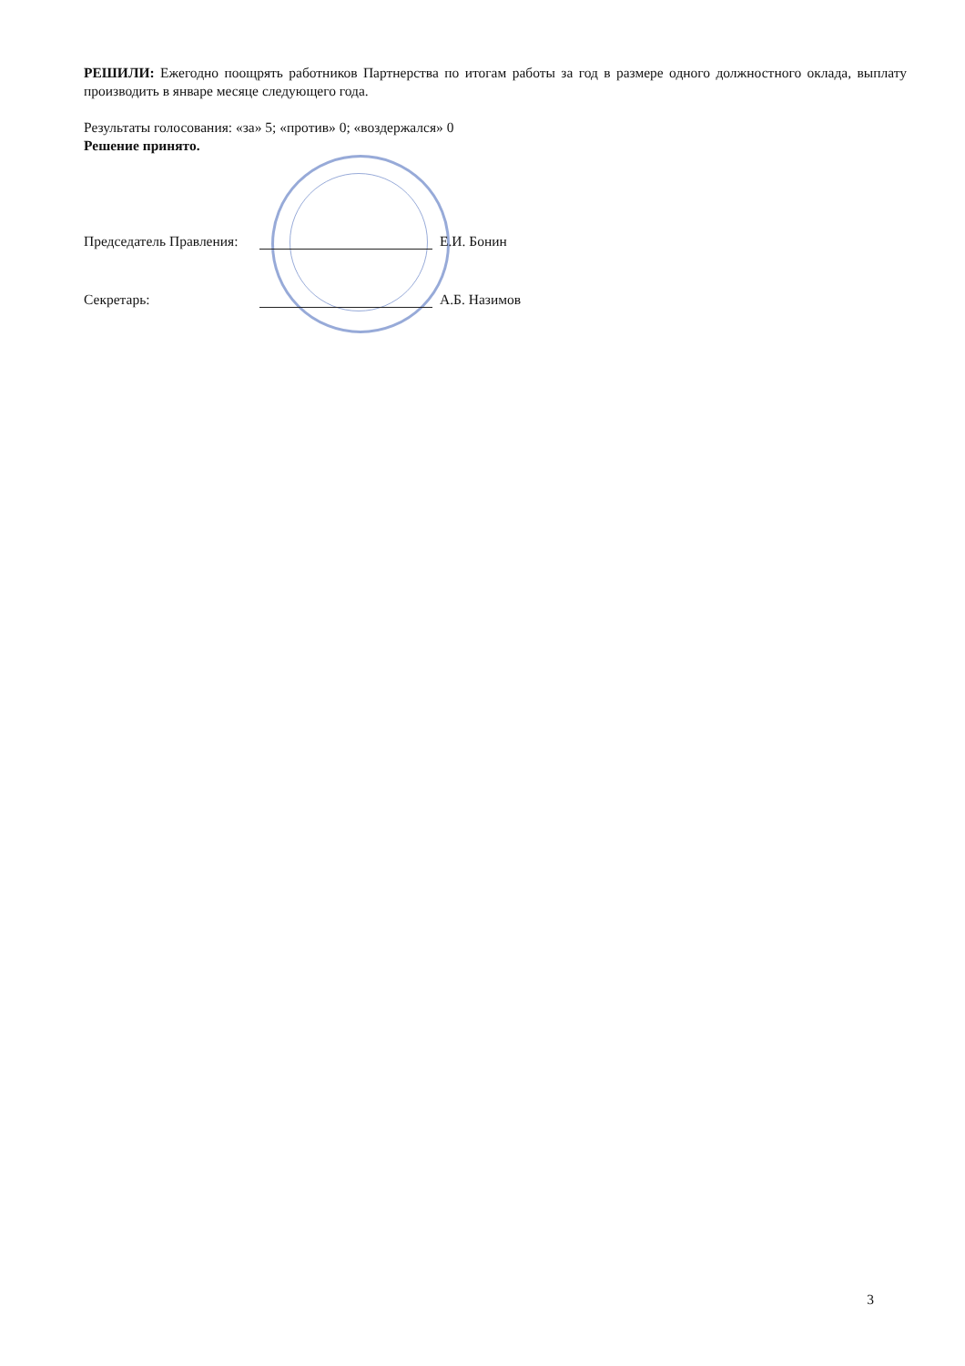РЕШИЛИ: Ежегодно поощрять работников Партнерства по итогам работы за год в размере одного должностного оклада, выплату производить в январе месяце следующего года.
Результаты голосования: «за» 5; «против» 0; «воздержался» 0
Решение принято.
Председатель Правления: Е.И. Бонин
Секретарь: А.Б. Назимов
3